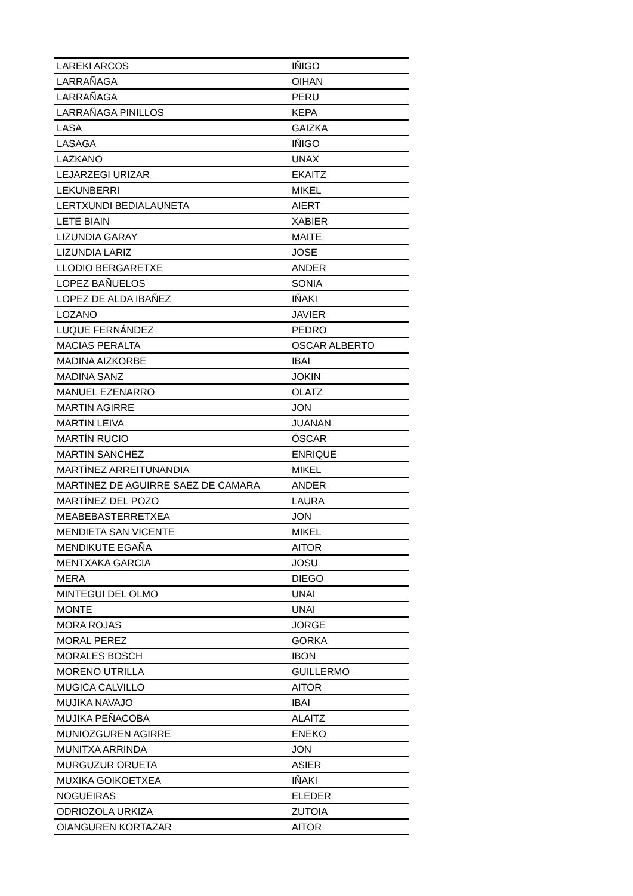| LAREKI ARCOS | IÑIGO |
| LARRAÑAGA | OIHAN |
| LARRAÑAGA | PERU |
| LARRAÑAGA PINILLOS | KEPA |
| LASA | GAIZKA |
| LASAGA | IÑIGO |
| LAZKANO | UNAX |
| LEJARZEGI URIZAR | EKAITZ |
| LEKUNBERRI | MIKEL |
| LERTXUNDI BEDIALAUNETA | AIERT |
| LETE BIAIN | XABIER |
| LIZUNDIA GARAY | MAITE |
| LIZUNDIA LARIZ | JOSE |
| LLODIO BERGARETXE | ANDER |
| LOPEZ BAÑUELOS | SONIA |
| LOPEZ DE ALDA IBAÑEZ | IÑAKI |
| LOZANO | JAVIER |
| LUQUE FERNÁNDEZ | PEDRO |
| MACIAS PERALTA | OSCAR ALBERTO |
| MADINA AIZKORBE | IBAI |
| MADINA SANZ | JOKIN |
| MANUEL EZENARRO | OLATZ |
| MARTIN AGIRRE | JON |
| MARTIN LEIVA | JUANAN |
| MARTÍN RUCIO | ÓSCAR |
| MARTIN SANCHEZ | ENRIQUE |
| MARTÍNEZ ARREITUNANDIA | MIKEL |
| MARTINEZ DE AGUIRRE SAEZ DE CAMARA | ANDER |
| MARTÍNEZ DEL POZO | LAURA |
| MEABEBASTERRETXEA | JON |
| MENDIETA SAN VICENTE | MIKEL |
| MENDIKUTE EGAÑA | AITOR |
| MENTXAKA GARCIA | JOSU |
| MERA | DIEGO |
| MINTEGUI DEL OLMO | UNAI |
| MONTE | UNAI |
| MORA ROJAS | JORGE |
| MORAL PEREZ | GORKA |
| MORALES BOSCH | IBON |
| MORENO UTRILLA | GUILLERMO |
| MUGICA CALVILLO | AITOR |
| MUJIKA NAVAJO | IBAI |
| MUJIKA PEÑACOBA | ALAITZ |
| MUNIOZGUREN AGIRRE | ENEKO |
| MUNITXA ARRINDA | JON |
| MURGUZUR ORUETA | ASIER |
| MUXIKA GOIKOETXEA | IÑAKI |
| NOGUEIRAS | ELEDER |
| ODRIOZOLA URKIZA | ZUTOIA |
| OIANGUREN KORTAZAR | AITOR |